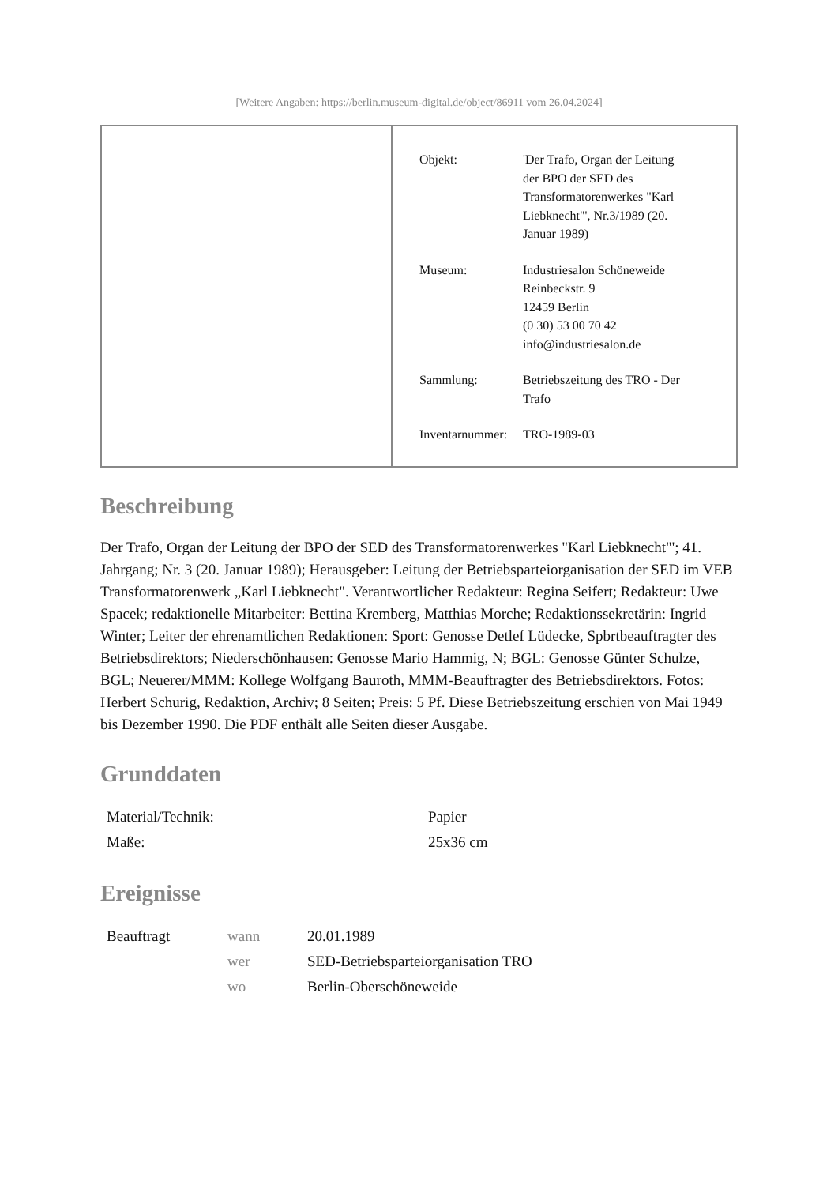[Weitere Angaben: https://berlin.museum-digital.de/object/86911 vom 26.04.2024]
| Objekt: | 'Der Trafo, Organ der Leitung der BPO der SED des Transformatorenwerkes "Karl Liebknecht"', Nr.3/1989 (20. Januar 1989) |
| Museum: | Industriesalon Schöneweide Reinbeckstr. 9 12459 Berlin (0 30) 53 00 70 42 info@industriesalon.de |
| Sammlung: | Betriebszeitung des TRO - Der Trafo |
| Inventarnummer: | TRO-1989-03 |
Beschreibung
Der Trafo, Organ der Leitung der BPO der SED des Transformatorenwerkes "Karl Liebknecht"'; 41. Jahrgang; Nr. 3 (20. Januar 1989); Herausgeber: Leitung der Betriebsparteiorganisation der SED im VEB Transformatorenwerk „Karl Liebknecht". Verantwortlicher Redakteur: Regina Seifert; Redakteur: Uwe Spacek; redaktionelle Mitarbeiter: Bettina Kremberg, Matthias Morche; Redaktionssekretärin: Ingrid Winter; Leiter der ehrenamtlichen Redaktionen: Sport: Genosse Detlef Lüdecke, Spbrtbeauftragter des Betriebsdirektors; Niederschönhausen: Genosse Mario Hammig, N; BGL: Genosse Günter Schulze, BGL; Neuerer/MMM: Kollege Wolfgang Bauroth, MMM-Beauftragter des Betriebsdirektors. Fotos: Herbert Schurig, Redaktion, Archiv; 8 Seiten; Preis: 5 Pf. Diese Betriebszeitung erschien von Mai 1949 bis Dezember 1990. Die PDF enthält alle Seiten dieser Ausgabe.
Grunddaten
| Material/Technik: | Papier |
| Maße: | 25x36 cm |
Ereignisse
| Beauftragt | wann | 20.01.1989 |
| | wer | SED-Betriebsparteiorganisation TRO |
| | wo | Berlin-Oberschöneweide |